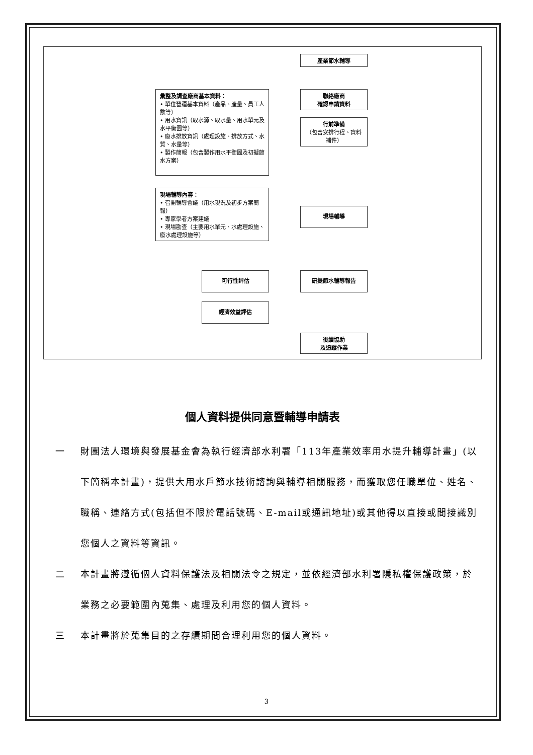產業節水輔導
聯絡廠商
確認申請資料
行前準備
（包含安排行程、資料補件）
彙整及調查廠商基本資料：
• 單位營運基本資料（產品、產量、員工人數等）
• 用水資訊（取水源、取水量、用水單元及水平衡圖等）
• 廢水排放資訊（處理設施、排放方式、水質、水量等）
• 製作簡報（包含製作用水平衡圖及初擬節水方案）
現場輔導內容：
• 召開輔導會議（用水現況及初步方案簡報）
• 專家學者方案建議
• 現場勘查（主要用水單元、水處理設施、廢水處理設施等）
現場輔導
研提節水輔導報告
可行性評估
經濟效益評估
後續協助
及追蹤作業
個人資料提供同意暨輔導申請表
一 財團法人環境與發展基金會為執行經濟部水利署「113年產業效率用水提升輔導計畫」(以下簡稱本計畫)，提供大用水戶節水技術諮詢與輔導相關服務，而獲取您任職單位、姓名、職稱、連絡方式(包括但不限於電話號碼、E-mail或通訊地址)或其他得以直接或間接識別您個人之資料等資訊。
二 本計畫將遵循個人資料保護法及相關法令之規定，並依經濟部水利署隱私權保護政策，於業務之必要範圍內蒐集、處理及利用您的個人資料。
三 本計畫將於蒐集目的之存續期間合理利用您的個人資料。
3